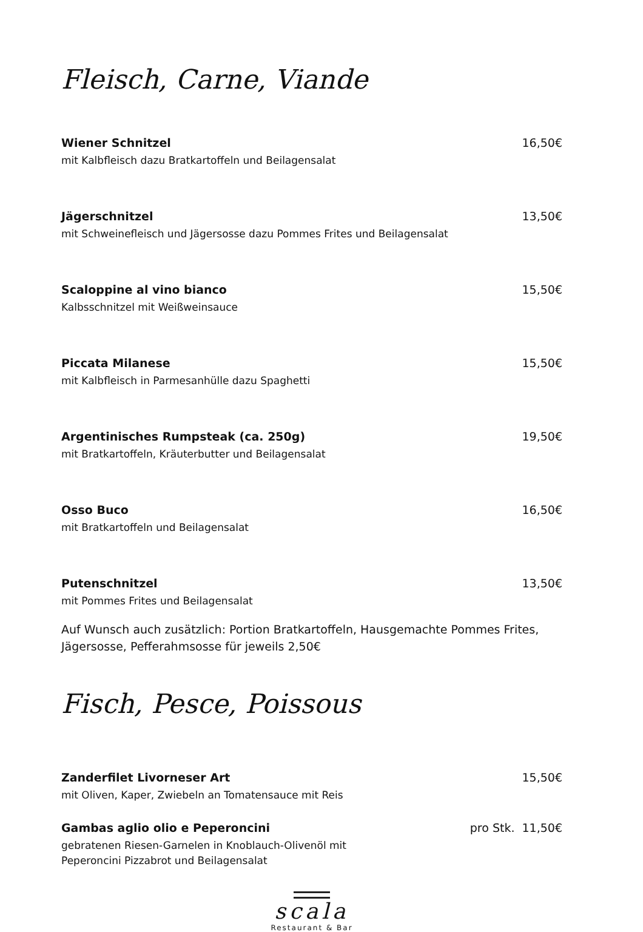Fleisch, Carne, Viande
Wiener Schnitzel 16,50€
mit Kalbfleisch dazu Bratkartoffeln und Beilagensalat
Jägerschnitzel 13,50€
mit Schweinefleisch und Jägersosse dazu Pommes Frites und Beilagensalat
Scaloppine al vino bianco 15,50€
Kalbsschnitzel mit Weißweinsauce
Piccata Milanese 15,50€
mit Kalbfleisch in Parmesanhülle dazu Spaghetti
Argentinisches Rumpsteak (ca. 250g) 19,50€
mit Bratkartoffeln, Kräuterbutter und Beilagensalat
Osso Buco 16,50€
mit Bratkartoffeln und Beilagensalat
Putenschnitzel 13,50€
mit Pommes Frites und Beilagensalat
Auf Wunsch auch zusätzlich: Portion Bratkartoffeln, Hausgemachte Pommes Frites, Jägersosse, Pefferahmsosse für jeweils 2,50€
Fisch, Pesce, Poissous
Zanderfilet Livorneser Art 15,50€
mit Oliven, Kaper, Zwiebeln an Tomatensauce mit Reis
Gambas aglio olio e Peperoncini pro Stk. 11,50€
gebratenen Riesen-Garnelen in Knoblauch-Olivenöl mit
Peperoncini Pizzabrot und Beilagensalat
scala
Restaurant & Bar